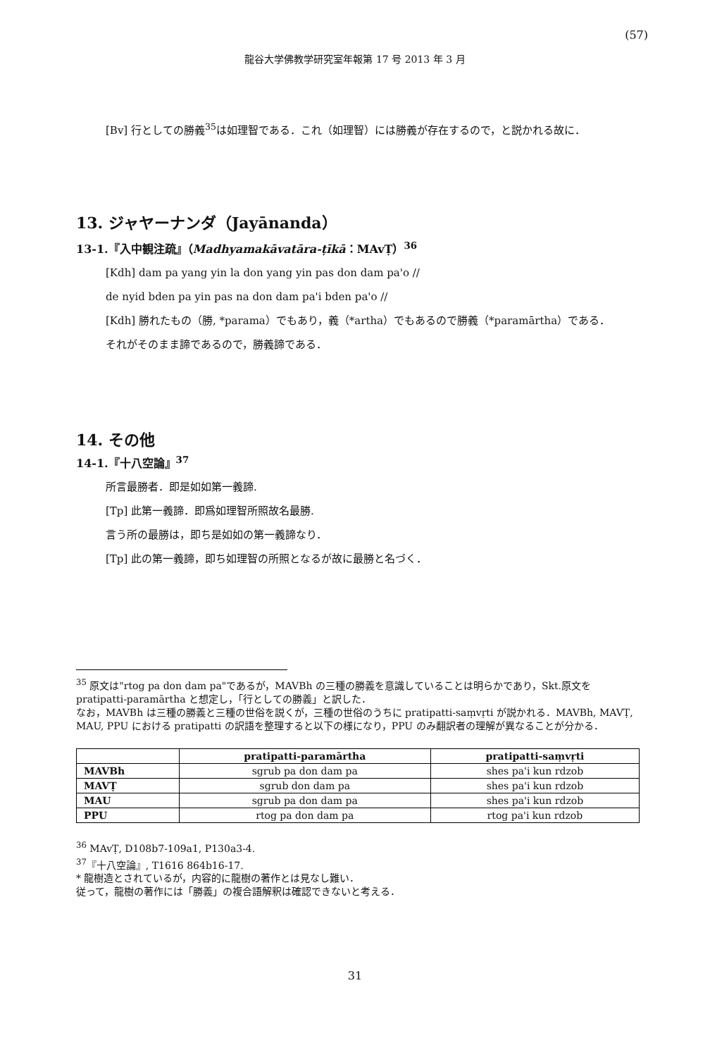(57)
龍谷大学佛教学研究室年報第 17 号 2013 年 3 月
[Bv] 行としての勝義<sup>35</sup>は如理智である．これ（如理智）には勝義が存在するので，と説かれる故に．
13. ジャヤーナンダ（Jayānanda）
13-1.『入中観注疏』（Madhyamakāvatāra-ṭīkā：MAvṬ）<sup>36</sup>
[Kdh] dam pa yang yin la don yang yin pas don dam pa'o //
de nyid bden pa yin pas na don dam pa'i bden pa'o //
[Kdh] 勝れたもの（勝, *parama）でもあり，義（*artha）でもあるので勝義（*paramārtha）である．
それがそのまま諦であるので，勝義諦である．
14. その他
14-1.『十八空論』<sup>37</sup>
所言最勝者．即是如如第一義諦.
[Tp] 此第一義諦．即爲如理智所照故名最勝.
言う所の最勝は，即ち是如如の第一義諦なり．
[Tp] 此の第一義諦，即ち如理智の所照となるが故に最勝と名づく．
<sup>35</sup> 原文は"rtog pa don dam pa"であるが，MAVBh の三種の勝義を意識していることは明らかであり，Skt.原文を pratipatti-paramārtha と想定し，「行としての勝義」と訳した．
なお，MAVBh は三種の勝義と三種の世俗を説くが，三種の世俗のうちに pratipatti-saṃvṛti が説かれる．MAVBh, MAVṬ, MAU, PPU における pratipatti の訳語を整理すると以下の様になり，PPU のみ翻訳者の理解が異なることが分かる．
| | pratipatti-paramārtha | pratipatti-saṃvṛti |
| --- | --- | --- |
| MAVBh | sgrub pa don dam pa | shes pa'i kun rdzob |
| MAVṬ | sgrub don dam pa | shes pa'i kun rdzob |
| MAU | sgrub pa don dam pa | shes pa'i kun rdzob |
| PPU | rtog pa don dam pa | rtog pa'i kun rdzob |
<sup>36</sup> MAvṬ, D108b7-109a1, P130a3-4.
<sup>37</sup>『十八空論』, T1616 864b16-17.
* 龍樹造とされているが，内容的に龍樹の著作とは見なし難い．
従って，龍樹の著作には「勝義」の複合語解釈は確認できないと考える．
31